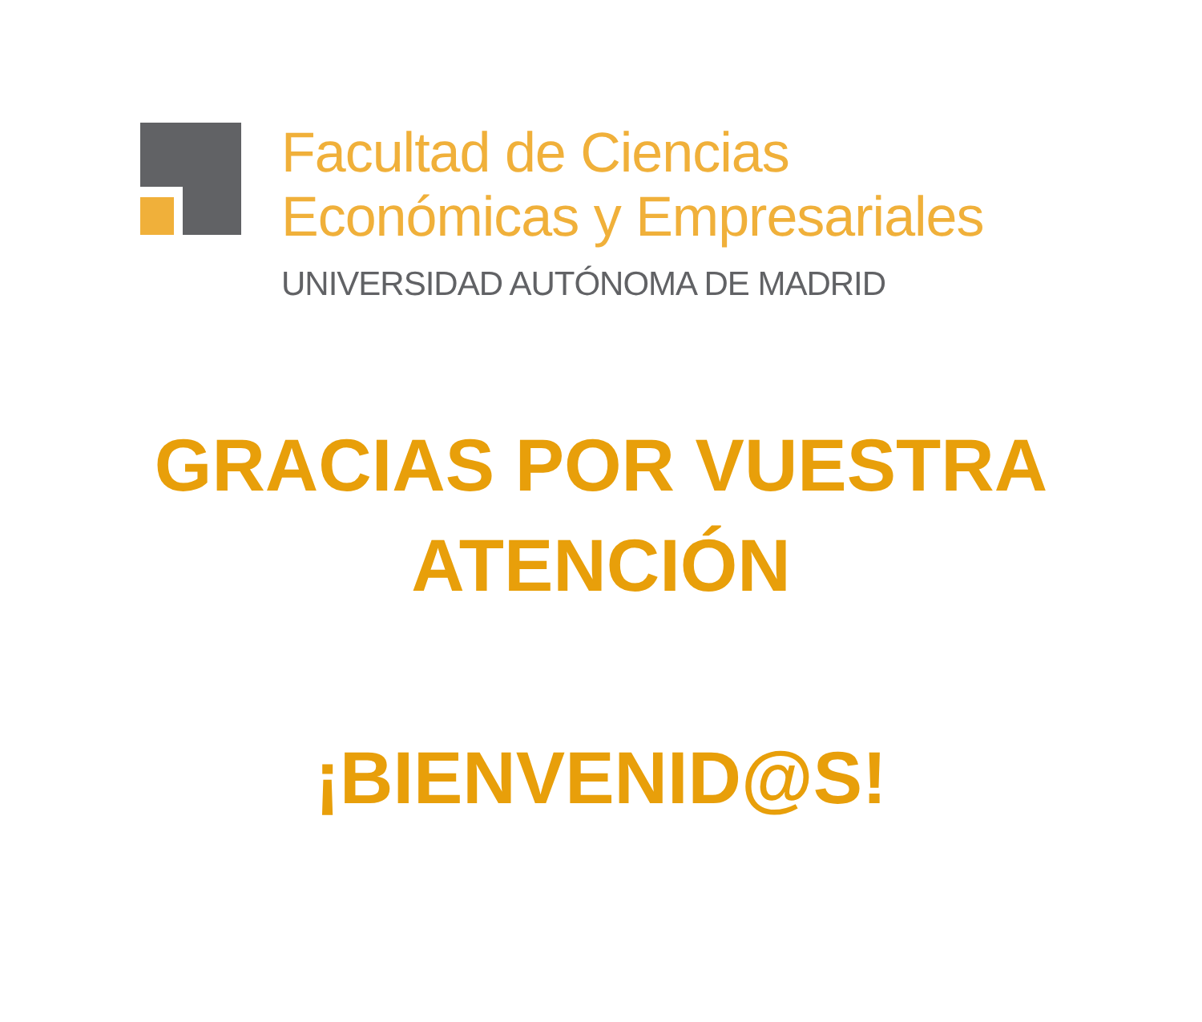Facultad de Ciencias
Económicas y Empresariales
UNIVERSIDAD AUTÓNOMA DE MADRID
GRACIAS POR VUESTRA
ATENCIÓN
¡BIENVENID@S!